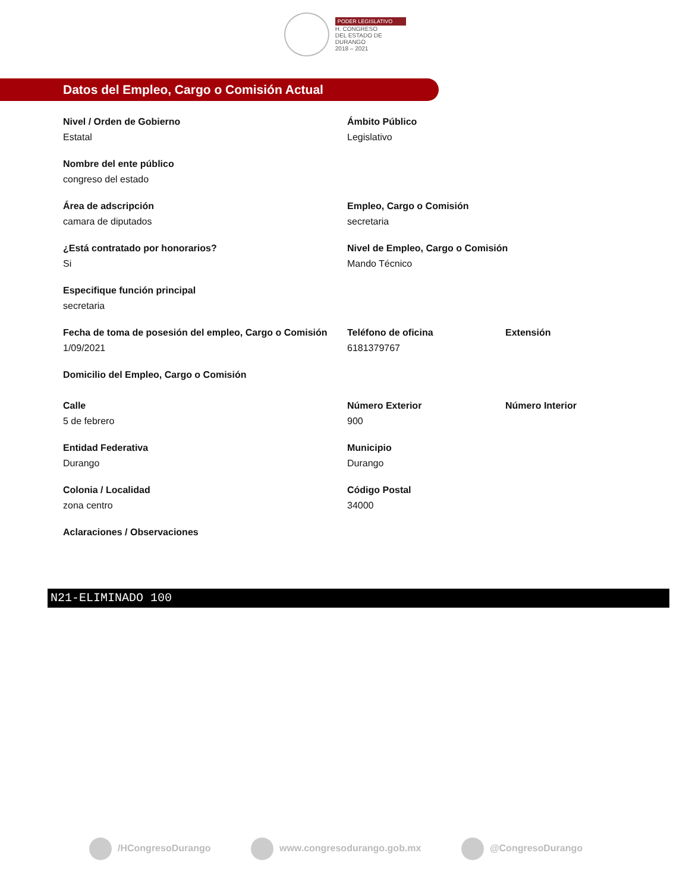PODER LEGISLATIVO
H. CONGRESO
DEL ESTADO DE DURANGO
2018 – 2021
Datos del Empleo, Cargo o Comisión Actual
Nivel / Orden de Gobierno
Estatal
Ámbito Público
Legislativo
Nombre del ente público
congreso del estado
Área de adscripción
camara de diputados
Empleo, Cargo o Comisión
secretaria
¿Está contratado por honorarios?
Si
Nivel de Empleo, Cargo o Comisión
Mando Técnico
Especifique función principal
secretaria
Fecha de toma de posesión del empleo, Cargo o Comisión
1/09/2021
Teléfono de oficina
6181379767
Extensión
Domicilio del Empleo, Cargo o Comisión
Calle
5 de febrero
Número Exterior
900
Número Interior
Entidad Federativa
Durango
Municipio
Durango
Colonia / Localidad
zona centro
Código Postal
34000
Aclaraciones / Observaciones
N21-ELIMINADO 100
/HCongresoDurango www.congresodurango.gob.mx @CongresoDurango